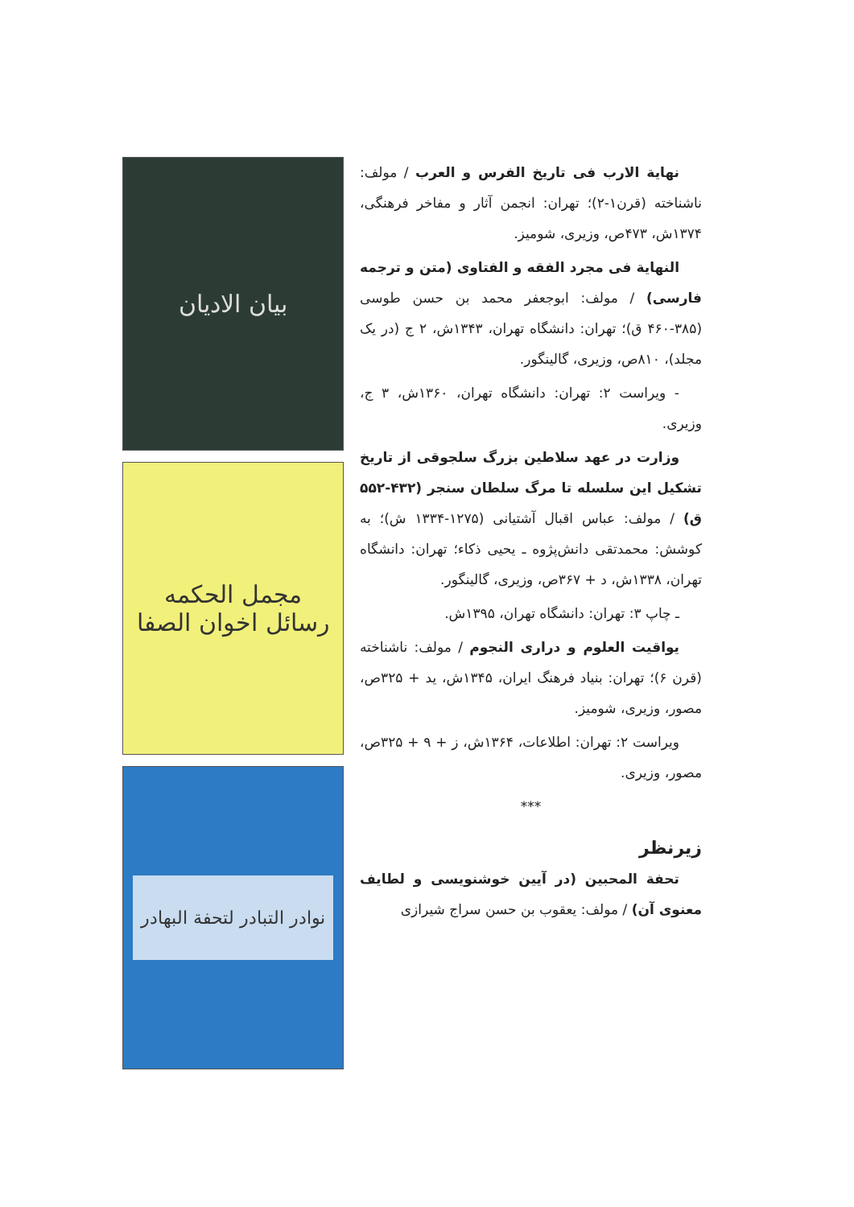نهایة الارب فی تاریخ الفرس و العرب / مولف: ناشناخته (قرن۱-۲)؛ تهران: انجمن آثار و مفاخر فرهنگی، ۱۳۷۴ش، ۴۷۳ص، وزیری، شومیز.
النهایة فی مجرد الفقه و الفتاوی (متن و ترجمه فارسی) / مولف: ابوجعفر محمد بن حسن طوسی (۳۸۵-۴۶۰ ق)؛ تهران: دانشگاه تهران، ۱۳۴۳ش، ۲ ج (در یک مجلد)، ۸۱۰ص، وزیری، گالینگور.
- ویراست ۲: تهران: دانشگاه تهران، ۱۳۶۰ش، ۳ ج، وزیری.
وزارت در عهد سلاطین بزرگ سلجوقی از تاریخ تشکیل این سلسله تا مرگ سلطان سنجر (۴۳۲-۵۵۲ ق) / مولف: عباس اقبال آشتیانی (۱۲۷۵-۱۳۳۴ ش)؛ به کوشش: محمدتقی دانش‌پژوه ـ یحیی ذکاء؛ تهران: دانشگاه تهران، ۱۳۳۸ش، د + ۳۶۷ص، وزیری، گالینگور.
ـ چاپ ۳: تهران: دانشگاه تهران، ۱۳۹۵ش.
یواقیت العلوم و دراری النجوم / مولف: ناشناخته (قرن ۶)؛ تهران: بنیاد فرهنگ ایران، ۱۳۴۵ش، ید + ۳۲۵ص، مصور، وزیری، شومیز.
ویراست ۲: تهران: اطلاعات، ۱۳۶۴ش، ز + ۹ + ۳۲۵ص، مصور، وزیری.
***
زیرنظر
تحفة المحبین (در آیین خوشنویسی و لطایف معنوی آن) / مولف: یعقوب بن حسن سراج شیرازی
بیان الادیان
مجمل الحکمه
رسائل اخوان الصفا
نوادر التبادر لتحفة البهادر